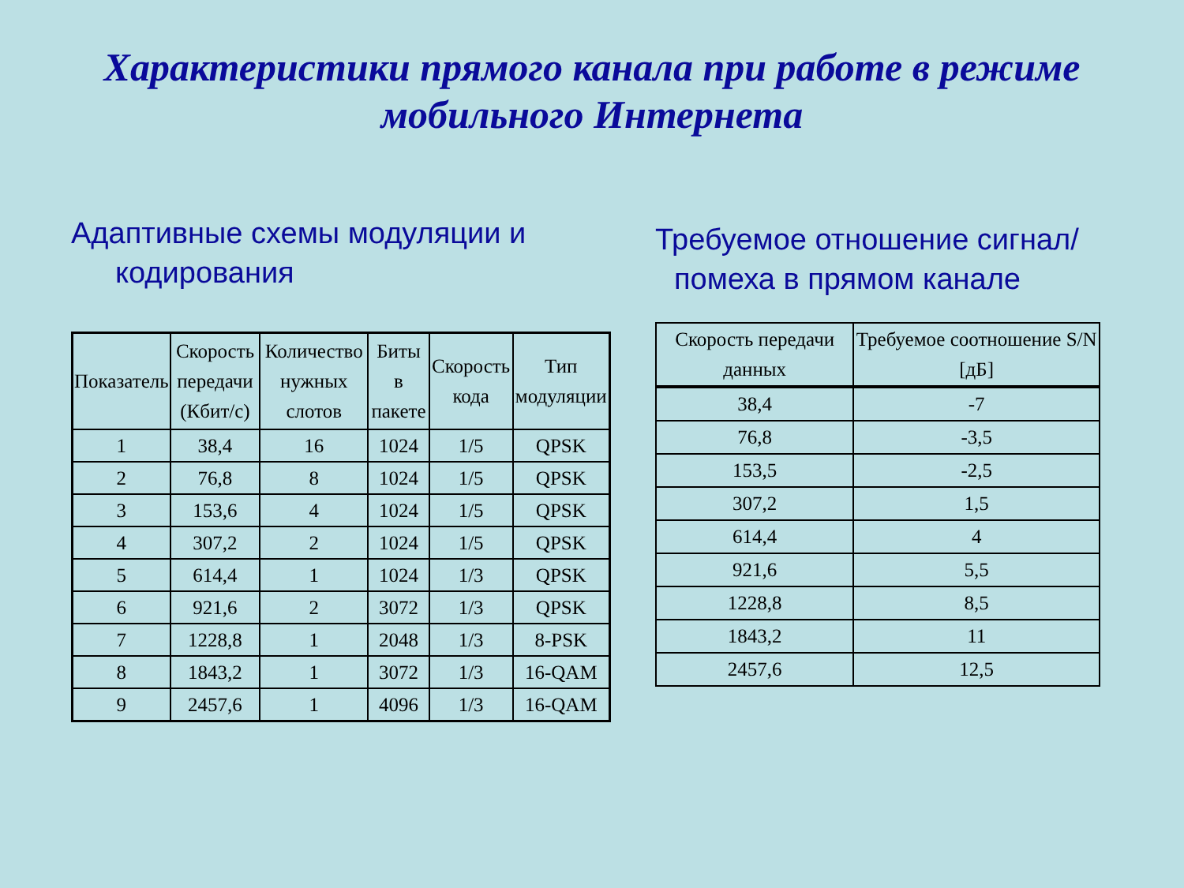Характеристики прямого канала при работе в режиме
мобильного Интернета
Адаптивные схемы модуляции и кодирования
| Показатель | Скорость передачи (Кбит/с) | Количество нужных слотов | Биты в пакете | Скорость кода | Тип модуляции |
| --- | --- | --- | --- | --- | --- |
| 1 | 38,4 | 16 | 1024 | 1/5 | QPSK |
| 2 | 76,8 | 8 | 1024 | 1/5 | QPSK |
| 3 | 153,6 | 4 | 1024 | 1/5 | QPSK |
| 4 | 307,2 | 2 | 1024 | 1/5 | QPSK |
| 5 | 614,4 | 1 | 1024 | 1/3 | QPSK |
| 6 | 921,6 | 2 | 3072 | 1/3 | QPSK |
| 7 | 1228,8 | 1 | 2048 | 1/3 | 8-PSK |
| 8 | 1843,2 | 1 | 3072 | 1/3 | 16-QAM |
| 9 | 2457,6 | 1 | 4096 | 1/3 | 16-QAM |
Требуемое отношение сигнал/помеха в прямом канале
| Скорость передачи данных | Требуемое соотношение S/N [дБ] |
| --- | --- |
| 38,4 | -7 |
| 76,8 | -3,5 |
| 153,5 | -2,5 |
| 307,2 | 1,5 |
| 614,4 | 4 |
| 921,6 | 5,5 |
| 1228,8 | 8,5 |
| 1843,2 | 11 |
| 2457,6 | 12,5 |